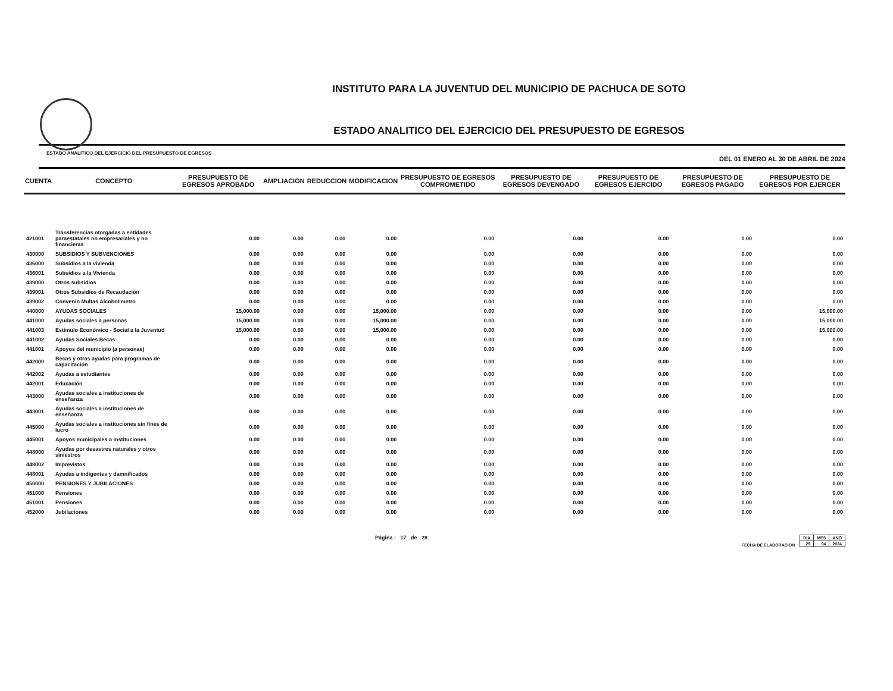INSTITUTO PARA LA JUVENTUD DEL MUNICIPIO DE PACHUCA DE SOTO
ESTADO ANALITICO DEL EJERCICIO DEL PRESUPUESTO DE EGRESOS
ESTADO ANALITICO DEL EJERCICIO DEL PRESUPUESTO DE EGRESOS DEL 01 ENERO AL 30 DE ABRIL DE 2024
| CUENTA | CONCEPTO | PRESUPUESTO DE EGRESOS APROBADO | AMPLIACION | REDUCCION | MODIFICACION | PRESUPUESTO DE EGRESOS COMPROMETIDO | PRESUPUESTO DE EGRESOS DEVENGADO | PRESUPUESTO DE EGRESOS EJERCIDO | PRESUPUESTO DE EGRESOS PAGADO | PRESUPUESTO DE EGRESOS POR EJERCER |
| --- | --- | --- | --- | --- | --- | --- | --- | --- | --- | --- |
| 421001 | Transferencias otorgadas a entidades paraestatales no empresariales y no financieras | 0.00 | 0.00 | 0.00 | 0.00 | 0.00 | 0.00 | 0.00 | 0.00 | 0.00 |
| 430000 | SUBSIDIOS Y SUBVENCIONES | 0.00 | 0.00 | 0.00 | 0.00 | 0.00 | 0.00 | 0.00 | 0.00 | 0.00 |
| 436000 | Subsidios a la vivienda | 0.00 | 0.00 | 0.00 | 0.00 | 0.00 | 0.00 | 0.00 | 0.00 | 0.00 |
| 436001 | Subsidios a la Vivienda | 0.00 | 0.00 | 0.00 | 0.00 | 0.00 | 0.00 | 0.00 | 0.00 | 0.00 |
| 439000 | Otros subsidios | 0.00 | 0.00 | 0.00 | 0.00 | 0.00 | 0.00 | 0.00 | 0.00 | 0.00 |
| 439001 | Otros Subsidios de Recaudación | 0.00 | 0.00 | 0.00 | 0.00 | 0.00 | 0.00 | 0.00 | 0.00 | 0.00 |
| 439002 | Convenio Multas Alcoholimetro | 0.00 | 0.00 | 0.00 | 0.00 | 0.00 | 0.00 | 0.00 | 0.00 | 0.00 |
| 440000 | AYUDAS SOCIALES | 15,000.00 | 0.00 | 0.00 | 15,000.00 | 0.00 | 0.00 | 0.00 | 0.00 | 15,000.00 |
| 441000 | Ayudas sociales a personas | 15,000.00 | 0.00 | 0.00 | 15,000.00 | 0.00 | 0.00 | 0.00 | 0.00 | 15,000.00 |
| 441003 | Estímulo Económico - Social a la Juventud | 15,000.00 | 0.00 | 0.00 | 15,000.00 | 0.00 | 0.00 | 0.00 | 0.00 | 15,000.00 |
| 441002 | Ayudas Sociales Becas | 0.00 | 0.00 | 0.00 | 0.00 | 0.00 | 0.00 | 0.00 | 0.00 | 0.00 |
| 441001 | Apoyos del municipio (a personas) | 0.00 | 0.00 | 0.00 | 0.00 | 0.00 | 0.00 | 0.00 | 0.00 | 0.00 |
| 442000 | Becas y otras ayudas para programas de capacitación | 0.00 | 0.00 | 0.00 | 0.00 | 0.00 | 0.00 | 0.00 | 0.00 | 0.00 |
| 442002 | Ayudas a estudiantes | 0.00 | 0.00 | 0.00 | 0.00 | 0.00 | 0.00 | 0.00 | 0.00 | 0.00 |
| 442001 | Educación | 0.00 | 0.00 | 0.00 | 0.00 | 0.00 | 0.00 | 0.00 | 0.00 | 0.00 |
| 443000 | Ayudas sociales a instituciones de enseñanza | 0.00 | 0.00 | 0.00 | 0.00 | 0.00 | 0.00 | 0.00 | 0.00 | 0.00 |
| 443001 | Ayudas sociales a instituciones de enseñanza | 0.00 | 0.00 | 0.00 | 0.00 | 0.00 | 0.00 | 0.00 | 0.00 | 0.00 |
| 445000 | Ayudas sociales a instituciones sin fines de lucro | 0.00 | 0.00 | 0.00 | 0.00 | 0.00 | 0.00 | 0.00 | 0.00 | 0.00 |
| 445001 | Apoyos municipales a instituciones | 0.00 | 0.00 | 0.00 | 0.00 | 0.00 | 0.00 | 0.00 | 0.00 | 0.00 |
| 448000 | Ayudas por desastres naturales y otros siniestros | 0.00 | 0.00 | 0.00 | 0.00 | 0.00 | 0.00 | 0.00 | 0.00 | 0.00 |
| 448002 | Imprevistos | 0.00 | 0.00 | 0.00 | 0.00 | 0.00 | 0.00 | 0.00 | 0.00 | 0.00 |
| 448001 | Ayudas a indigentes y damnificados | 0.00 | 0.00 | 0.00 | 0.00 | 0.00 | 0.00 | 0.00 | 0.00 | 0.00 |
| 450000 | PENSIONES Y JUBILACIONES | 0.00 | 0.00 | 0.00 | 0.00 | 0.00 | 0.00 | 0.00 | 0.00 | 0.00 |
| 451000 | Pensiones | 0.00 | 0.00 | 0.00 | 0.00 | 0.00 | 0.00 | 0.00 | 0.00 | 0.00 |
| 451001 | Pensiones | 0.00 | 0.00 | 0.00 | 0.00 | 0.00 | 0.00 | 0.00 | 0.00 | 0.00 |
| 452000 | Jubilaciones | 0.00 | 0.00 | 0.00 | 0.00 | 0.00 | 0.00 | 0.00 | 0.00 | 0.00 |
Página : 17 de 28 FECHA DE ELABORACION
| DIA | MES | AÑO |
| 29 | 04 | 2024 |